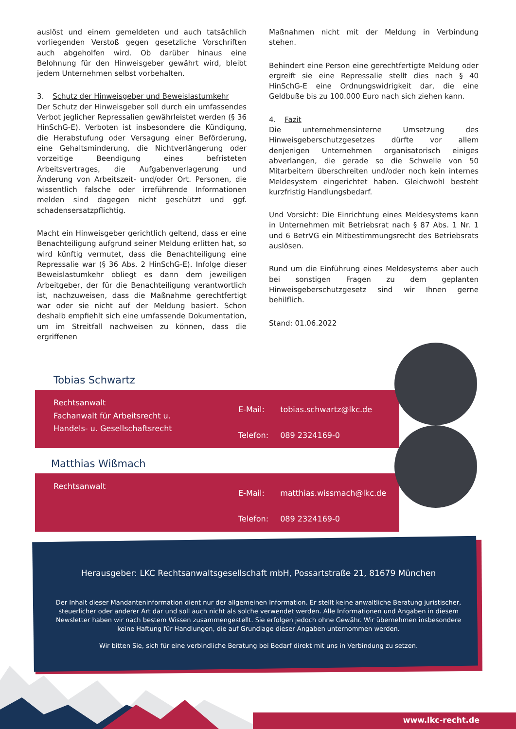auslöst und einem gemeldeten und auch tatsächlich vorliegenden Verstoß gegen gesetzliche Vorschriften auch abgeholfen wird. Ob darüber hinaus eine Belohnung für den Hinweisgeber gewährt wird, bleibt jedem Unternehmen selbst vorbehalten.
3. Schutz der Hinweisgeber und Beweislastumkehr
Der Schutz der Hinweisgeber soll durch ein umfassendes Verbot jeglicher Repressalien gewährleistet werden (§ 36 HinSchG-E). Verboten ist insbesondere die Kündigung, die Herabstufung oder Versagung einer Beförderung, eine Gehaltsminderung, die Nichtverlängerung oder vorzeitige Beendigung eines befristeten Arbeitsvertrages, die Aufgabenverlagerung und Änderung von Arbeitszeit- und/oder Ort. Personen, die wissentlich falsche oder irreführende Informationen melden sind dagegen nicht geschützt und ggf. schadensersatzpflichtig.
Macht ein Hinweisgeber gerichtlich geltend, dass er eine Benachteiligung aufgrund seiner Meldung erlitten hat, so wird künftig vermutet, dass die Benachteiligung eine Repressalie war (§ 36 Abs. 2 HinSchG-E). Infolge dieser Beweislastumkehr obliegt es dann dem jeweiligen Arbeitgeber, der für die Benachteiligung verantwortlich ist, nachzuweisen, dass die Maßnahme gerechtfertigt war oder sie nicht auf der Meldung basiert. Schon deshalb empfiehlt sich eine umfassende Dokumentation, um im Streitfall nachweisen zu können, dass die ergriffenen
Maßnahmen nicht mit der Meldung in Verbindung stehen.
Behindert eine Person eine gerechtfertigte Meldung oder ergreift sie eine Repressalie stellt dies nach § 40 HinSchG-E eine Ordnungswidrigkeit dar, die eine Geldbuße bis zu 100.000 Euro nach sich ziehen kann.
4. Fazit
Die unternehmensinterne Umsetzung des Hinweisgeberschutzgesetzes dürfte vor allem denjenigen Unternehmen organisatorisch einiges abverlangen, die gerade so die Schwelle von 50 Mitarbeitern überschreiten und/oder noch kein internes Meldesystem eingerichtet haben. Gleichwohl besteht kurzfristig Handlungsbedarf.
Und Vorsicht: Die Einrichtung eines Meldesystems kann in Unternehmen mit Betriebsrat nach § 87 Abs. 1 Nr. 1 und 6 BetrVG ein Mitbestimmungsrecht des Betriebsrats auslösen.
Rund um die Einführung eines Meldesystems aber auch bei sonstigen Fragen zu dem geplanten Hinweisgeberschutzgesetz sind wir Ihnen gerne behilflich.
Stand: 01.06.2022
Tobias Schwartz
Rechtsanwalt
Fachanwalt für Arbeitsrecht u.
Handels- u. Gesellschaftsrecht
| E-Mail: | tobias.schwartz@lkc.de |
| Telefon: | 089 2324169-0 |
Matthias Wißmach
Rechtsanwalt
| E-Mail: | matthias.wissmach@lkc.de |
| Telefon: | 089 2324169-0 |
Herausgeber: LKC Rechtsanwaltsgesellschaft mbH, Possartstraße 21, 81679 München
Der Inhalt dieser Mandanteninformation dient nur der allgemeinen Information. Er stellt keine anwaltliche Beratung juristischer, steuerlicher oder anderer Art dar und soll auch nicht als solche verwendet werden. Alle Informationen und Angaben in diesem Newsletter haben wir nach bestem Wissen zusammengestellt. Sie erfolgen jedoch ohne Gewähr. Wir übernehmen insbesondere keine Haftung für Handlungen, die auf Grundlage dieser Angaben unternommen werden.
Wir bitten Sie, sich für eine verbindliche Beratung bei Bedarf direkt mit uns in Verbindung zu setzen.
www.lkc-recht.de